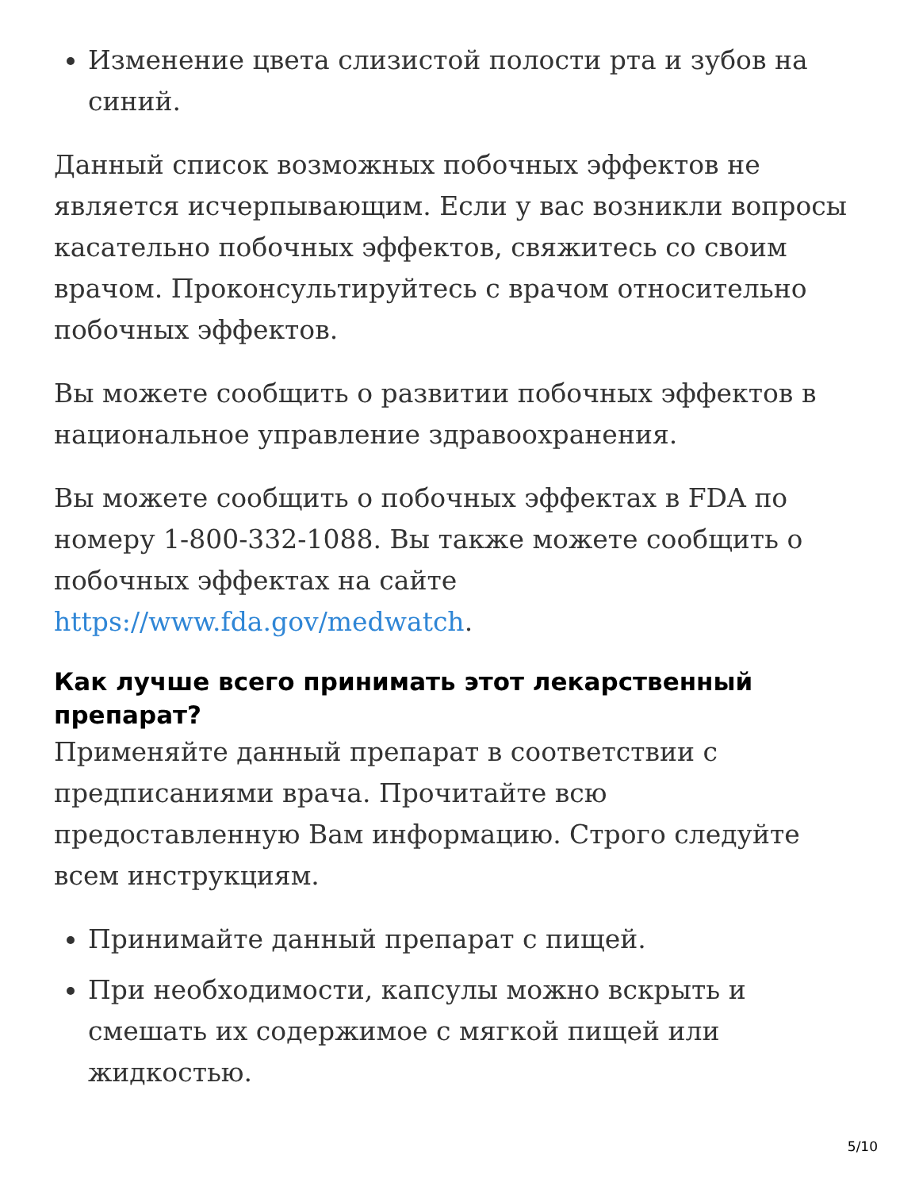Изменение цвета слизистой полости рта и зубов на синий.
Данный список возможных побочных эффектов не является исчерпывающим. Если у вас возникли вопросы касательно побочных эффектов, свяжитесь со своим врачом. Проконсультируйтесь с врачом относительно побочных эффектов.
Вы можете сообщить о развитии побочных эффектов в национальное управление здравоохранения.
Вы можете сообщить о побочных эффектах в FDA по номеру 1-800-332-1088. Вы также можете сообщить о побочных эффектах на сайте https://www.fda.gov/medwatch.
Как лучше всего принимать этот лекарственный препарат?
Применяйте данный препарат в соответствии с предписаниями врача. Прочитайте всю предоставленную Вам информацию. Строго следуйте всем инструкциям.
Принимайте данный препарат с пищей.
При необходимости, капсулы можно вскрыть и смешать их содержимое с мягкой пищей или жидкостью.
5/10